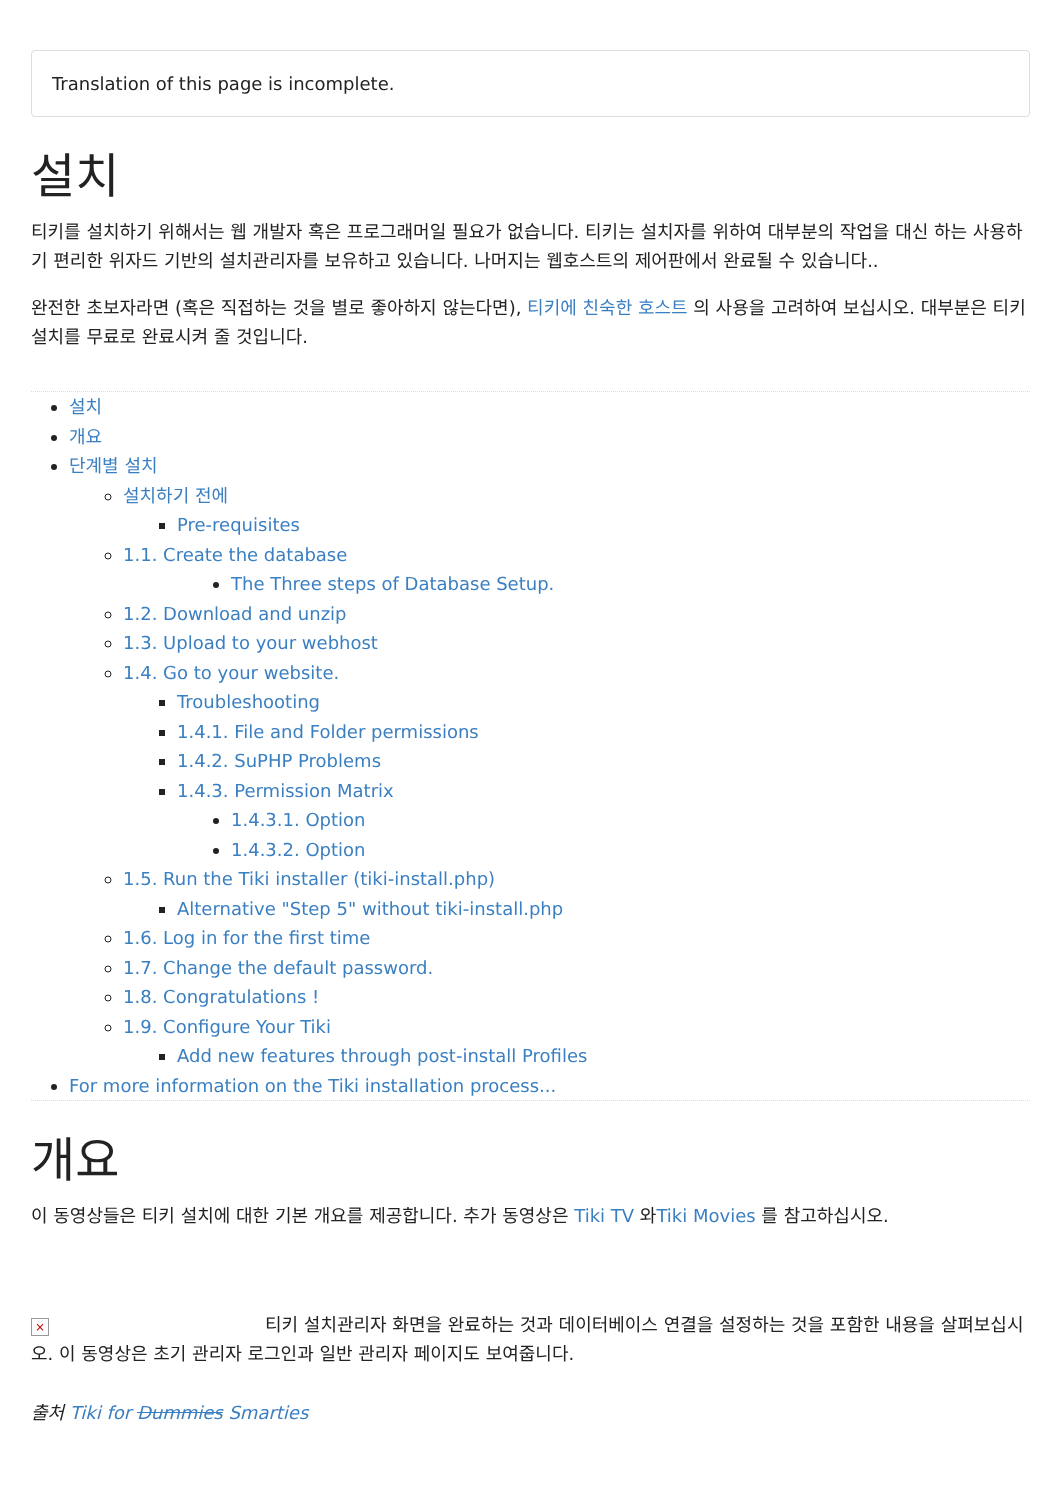Translation of this page is incomplete.
설치
티키를 설치하기 위해서는 웹 개발자 혹은 프로그래머일 필요가 없습니다. 티키는 설치자를 위하여 대부분의 작업을 대신 하는 사용하기 편리한 위자드 기반의 설치관리자를 보유하고 있습니다. 나머지는 웹호스트의 제어판에서 완료될 수 있습니다..
완전한 초보자라면 (혹은 직접하는 것을 별로 좋아하지 않는다면), 티키에 친숙한 호스트 의 사용을 고려하여 보십시오. 대부분은 티키 설치를 무료로 완료시켜 줄 것입니다.
설치
개요
단계별 설치
설치하기 전에
Pre-requisites
1.1. Create the database
The Three steps of Database Setup.
1.2. Download and unzip
1.3. Upload to your webhost
1.4. Go to your website.
Troubleshooting
1.4.1. File and Folder permissions
1.4.2. SuPHP Problems
1.4.3. Permission Matrix
1.4.3.1. Option
1.4.3.2. Option
1.5. Run the Tiki installer (tiki-install.php)
Alternative "Step 5" without tiki-install.php
1.6. Log in for the first time
1.7. Change the default password.
1.8. Congratulations !
1.9. Configure Your Tiki
Add new features through post-install Profiles
For more information on the Tiki installation process...
개요
이 동영상들은 티키 설치에 대한 기본 개요를 제공합니다. 추가 동영상은 Tiki TV 와Tiki Movies 를 참고하십시오.
× 티키 설치관리자 화면을 완료하는 것과 데이터베이스 연결을 설정하는 것을 포함한 내용을 살펴보십시오. 이 동영상은 초기 관리자 로그인과 일반 관리자 페이지도 보여줍니다.
출처 Tiki for Dummies Smarties